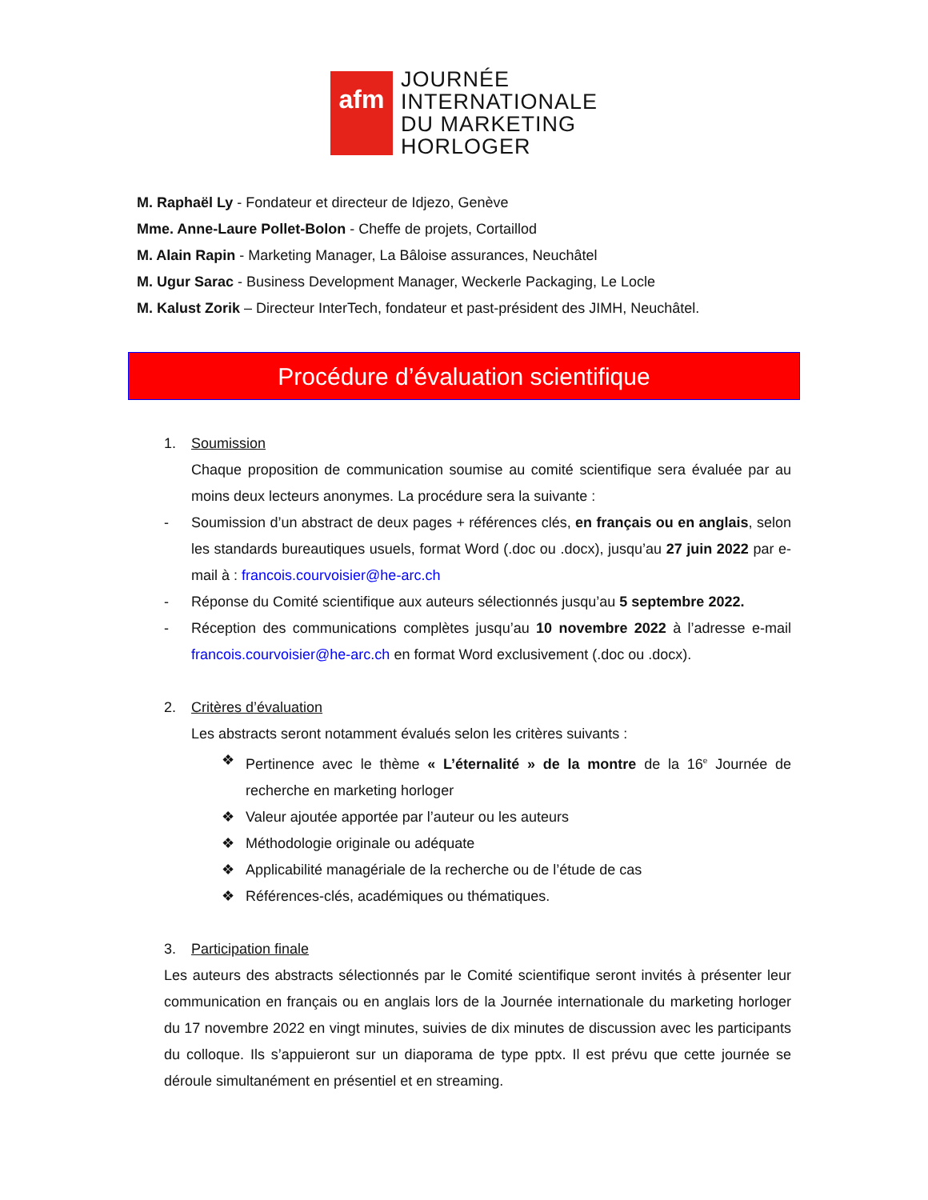afm
JOURNÉE
INTERNATIONALE
DU MARKETING
HORLOGER
M. Raphaël Ly - Fondateur et directeur de Idjezo, Genève
Mme. Anne-Laure Pollet-Bolon - Cheffe de projets, Cortaillod
M. Alain Rapin - Marketing Manager, La Bâloise assurances, Neuchâtel
M. Ugur Sarac - Business Development Manager, Weckerle Packaging, Le Locle
M. Kalust Zorik – Directeur InterTech, fondateur et past-président des JIMH, Neuchâtel.
Procédure d’évaluation scientifique
1. Soumission
Chaque proposition de communication soumise au comité scientifique sera évaluée par au moins deux lecteurs anonymes. La procédure sera la suivante :
- Soumission d’un abstract de deux pages + références clés, en français ou en anglais, selon les standards bureautiques usuels, format Word (.doc ou .docx), jusqu’au 27 juin 2022 par e-mail à : francois.courvoisier@he-arc.ch
- Réponse du Comité scientifique aux auteurs sélectionnés jusqu’au 5 septembre 2022.
- Réception des communications complètes jusqu’au 10 novembre 2022 à l’adresse e-mail francois.courvoisier@he-arc.ch en format Word exclusivement (.doc ou .docx).
2. Critères d’évaluation
Les abstracts seront notamment évalués selon les critères suivants :
❖ Pertinence avec le thème « L’éternalité » de la montre de la 16<sup>e</sup> Journée de recherche en marketing horloger
❖ Valeur ajoutée apportée par l’auteur ou les auteurs
❖ Méthodologie originale ou adéquate
❖ Applicabilité managériale de la recherche ou de l’étude de cas
❖ Références-clés, académiques ou thématiques.
3. Participation finale
Les auteurs des abstracts sélectionnés par le Comité scientifique seront invités à présenter leur communication en français ou en anglais lors de la Journée internationale du marketing horloger du 17 novembre 2022 en vingt minutes, suivies de dix minutes de discussion avec les participants du colloque. Ils s’appuieront sur un diaporama de type pptx. Il est prévu que cette journée se déroule simultanément en présentiel et en streaming.